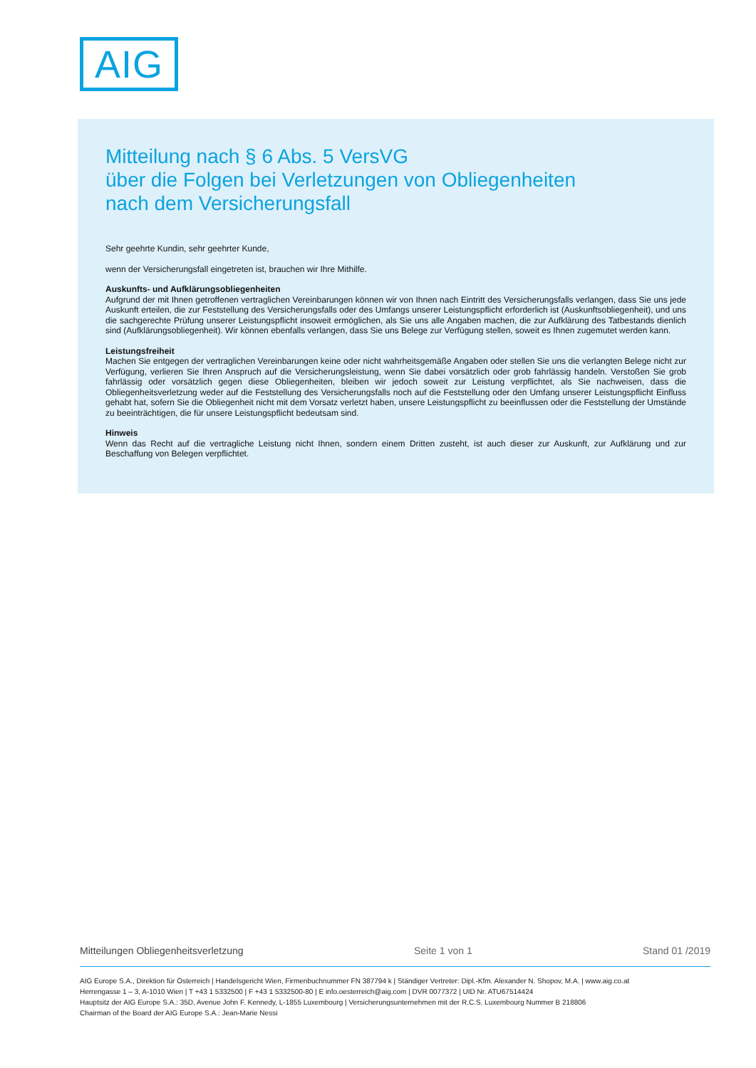AIG
Mitteilung nach § 6 Abs. 5 VersVG
über die Folgen bei Verletzungen von Obliegenheiten
nach dem Versicherungsfall
Sehr geehrte Kundin, sehr geehrter Kunde,
wenn der Versicherungsfall eingetreten ist, brauchen wir Ihre Mithilfe.
Auskunfts- und Aufklärungsobliegenheiten
Aufgrund der mit Ihnen getroffenen vertraglichen Vereinbarungen können wir von Ihnen nach Eintritt des Versicherungsfalls verlangen, dass Sie uns jede Auskunft erteilen, die zur Feststellung des Versicherungsfalls oder des Umfangs unserer Leistungspflicht erforderlich ist (Auskunftsobliegenheit), und uns die sachgerechte Prüfung unserer Leistungspflicht insoweit ermöglichen, als Sie uns alle Angaben machen, die zur Aufklärung des Tatbestands dienlich sind (Aufklärungsobliegenheit). Wir können ebenfalls verlangen, dass Sie uns Belege zur Verfügung stellen, soweit es Ihnen zugemutet werden kann.
Leistungsfreiheit
Machen Sie entgegen der vertraglichen Vereinbarungen keine oder nicht wahrheitsgemäße Angaben oder stellen Sie uns die verlangten Belege nicht zur Verfügung, verlieren Sie Ihren Anspruch auf die Versicherungsleistung, wenn Sie dabei vorsätzlich oder grob fahrlässig handeln. Verstoßen Sie grob fahrlässig oder vorsätzlich gegen diese Obliegenheiten, bleiben wir jedoch soweit zur Leistung verpflichtet, als Sie nachweisen, dass die Obliegenheitsverletzung weder auf die Feststellung des Versicherungsfalls noch auf die Feststellung oder den Umfang unserer Leistungspflicht Einfluss gehabt hat, sofern Sie die Obliegenheit nicht mit dem Vorsatz verletzt haben, unsere Leistungspflicht zu beeinflussen oder die Feststellung der Umstände zu beeinträchtigen, die für unsere Leistungspflicht bedeutsam sind.
Hinweis
Wenn das Recht auf die vertragliche Leistung nicht Ihnen, sondern einem Dritten zusteht, ist auch dieser zur Auskunft, zur Aufklärung und zur Beschaffung von Belegen verpflichtet.
Mitteilungen Obliegenheitsverletzung Seite 1 von 1 Stand 01 /2019
AIG Europe S.A., Direktion für Österreich | Handelsgericht Wien, Firmenbuchnummer FN 387794 k | Ständiger Vertreter: Dipl.-Kfm. Alexander N. Shopov, M.A. | www.aig.co.at
Herrengasse 1 – 3, A-1010 Wien | T +43 1 5332500 | F +43 1 5332500-80 | E info.oesterreich@aig.com | DVR 0077372 | UID Nr. ATU67514424
Hauptsitz der AIG Europe S.A.: 35D, Avenue John F. Kennedy, L-1855 Luxembourg | Versicherungsunternehmen mit der R.C.S. Luxembourg Nummer B 218806
Chairman of the Board der AIG Europe S.A.: Jean-Marie Nessi